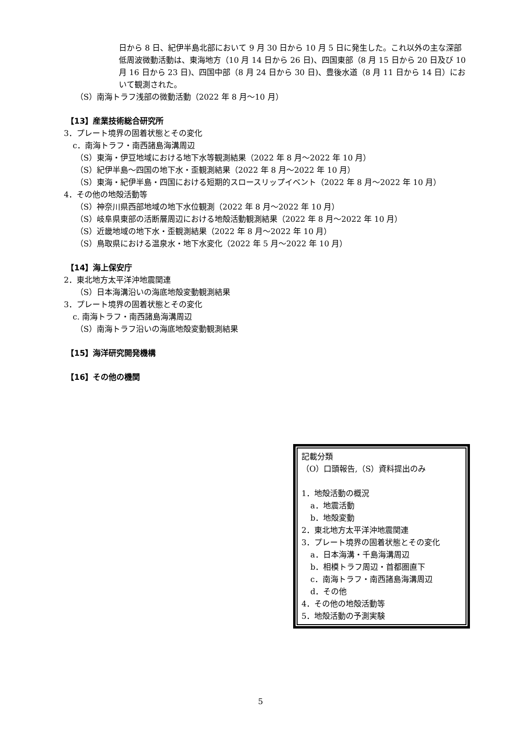日から 8 日、紀伊半島北部において 9 月 30 日から 10 月 5 日に発生した。これ以外の主な深部低周波微動活動は、東海地方（10 月 14 日から 26 日)、四国東部（8 月 15 日から 20 日及び 10 月 16 日から 23 日)、四国中部（8 月 24 日から 30 日)、豊後水道（8 月 11 日から 14 日）において観測された。
（S）南海トラフ浅部の微動活動（2022 年 8 月～10 月）
【13】産業技術総合研究所
3．プレート境界の固着状態とその変化
c．南海トラフ・南西諸島海溝周辺
（S）東海・伊豆地域における地下水等観測結果（2022 年 8 月～2022 年 10 月）
（S）紀伊半島～四国の地下水・歪観測結果（2022 年 8 月～2022 年 10 月）
（S）東海・紀伊半島・四国における短期的スロースリップイベント（2022 年 8 月～2022 年 10 月）
4．その他の地殻活動等
（S）神奈川県西部地域の地下水位観測（2022 年 8 月～2022 年 10 月）
（S）岐阜県東部の活断層周辺における地殻活動観測結果（2022 年 8 月～2022 年 10 月）
（S）近畿地域の地下水・歪観測結果（2022 年 8 月～2022 年 10 月）
（S）鳥取県における温泉水・地下水変化（2022 年 5 月～2022 年 10 月）
【14】海上保安庁
2．東北地方太平洋沖地震関連
（S）日本海溝沿いの海底地殻変動観測結果
3．プレート境界の固着状態とその変化
c. 南海トラフ・南西諸島海溝周辺
（S）南海トラフ沿いの海底地殻変動観測結果
【15】海洋研究開発機構
【16】その他の機関
記載分類
（O）口頭報告,（S）資料提出のみ
1．地殻活動の概況
a．地震活動
b．地殻変動
2．東北地方太平洋沖地震関連
3．プレート境界の固着状態とその変化
a．日本海溝・千島海溝周辺
b．相模トラフ周辺・首都圏直下
c．南海トラフ・南西諸島海溝周辺
d．その他
4．その他の地殻活動等
5．地殻活動の予測実験
5